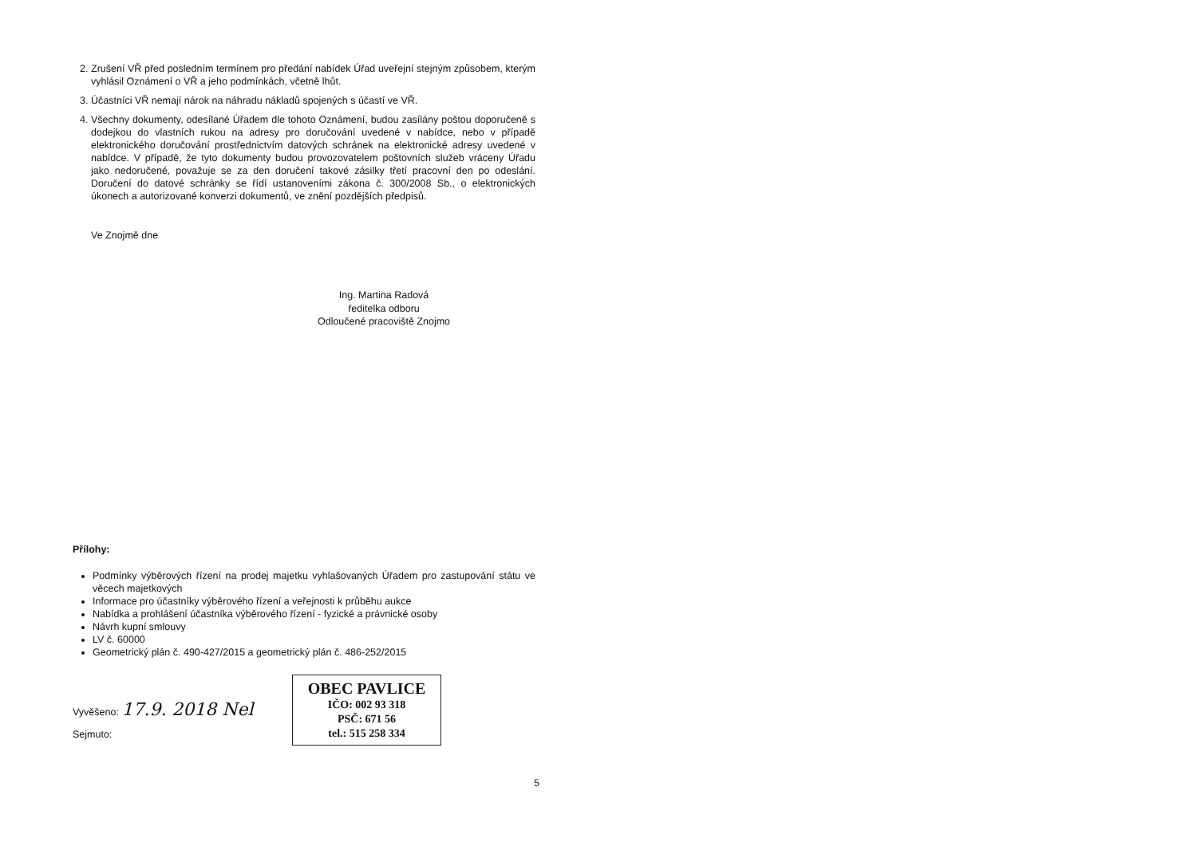2. Zrušení VŘ před posledním termínem pro předání nabídek Úřad uveřejní stejným způsobem, kterým vyhlásil Oznámení o VŘ a jeho podmínkách, včetně lhůt.
3. Účastníci VŘ nemají nárok na náhradu nákladů spojených s účastí ve VŘ.
4. Všechny dokumenty, odesílané Úřadem dle tohoto Oznámení, budou zasílány poštou doporučeně s dodejkou do vlastních rukou na adresy pro doručování uvedené v nabídce, nebo v případě elektronického doručování prostřednictvím datových schránek na elektronické adresy uvedené v nabídce. V případě, že tyto dokumenty budou provozovatelem poštovních služeb vráceny Úřadu jako nedoručené, považuje se za den doručení takové zásilky třetí pracovní den po odeslání. Doručení do datové schránky se řídí ustanoveními zákona č. 300/2008 Sb., o elektronických úkonech a autorizované konverzi dokumentů, ve znění pozdějších předpisů.
Ve Znojmě dne
Ing. Martina Radová
ředitelka odboru
Odloučené pracoviště Znojmo
Přílohy:
Podmínky výběrových řízení na prodej majetku vyhlašovaných Úřadem pro zastupování státu ve věcech majetkových
Informace pro účastníky výběrového řízení a veřejnosti k průběhu aukce
Nabídka a prohlášení účastníka výběrového řízení - fyzické a právnické osoby
Návrh kupní smlouvy
LV č. 60000
Geometrický plán č. 490-427/2015 a geometrický plán č. 486-252/2015
Vyvěšeno: 17.9. 2018 Nel
Sejmuto:
OBEC PAVLICE
IČO: 002 93 318
PSČ: 671 56
tel.: 515 258 334
5